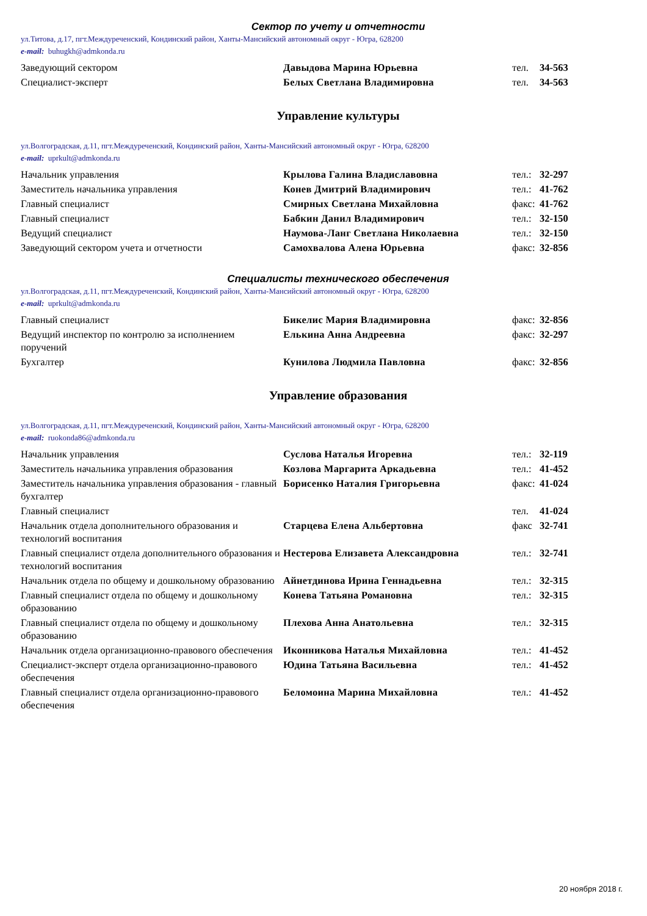Сектор по учету и отчетности
ул.Титова, д.17, пгт.Междуреченский, Кондинский район, Ханты-Мансийский автономный округ - Югра, 628200
e-mail: buhugkh@admkonda.ru
| Заведующий сектором | Давыдова Марина Юрьевна | тел. | 34-563 |
| Специалист-эксперт | Белых Светлана Владимировна | тел. | 34-563 |
Управление культуры
ул.Волгоградская, д.11, пгт.Междуреченский, Кондинский район, Ханты-Мансийский автономный округ - Югра, 628200
e-mail: uprkult@admkonda.ru
| Начальник управления | Крылова Галина Владиславовна | тел.: | 32-297 |
| Заместитель начальника управления | Конев Дмитрий Владимирович | тел.: | 41-762 |
| Главный специалист | Смирных Светлана Михайловна | факс: | 41-762 |
| Главный специалист | Бабкин Данил Владимирович | тел.: | 32-150 |
| Ведущий специалист | Наумова-Ланг Светлана Николаевна | тел.: | 32-150 |
| Заведующий сектором учета и отчетности | Самохвалова Алена Юрьевна | факс: | 32-856 |
Специалисты технического обеспечения
ул.Волгоградская, д.11, пгт.Междуреченский, Кондинский район, Ханты-Мансийский автономный округ - Югра, 628200
e-mail: uprkult@admkonda.ru
| Главный специалист | Бикелис Мария Владимировна | факс: | 32-856 |
| Ведущий инспектор по контролю за исполнением поручений | Елькина Анна Андреевна | факс: | 32-297 |
| Бухгалтер | Кунилова Людмила Павловна | факс: | 32-856 |
Управление образования
ул.Волгоградская, д.11, пгт.Междуреченский, Кондинский район, Ханты-Мансийский автономный округ - Югра, 628200
e-mail: ruokonda86@admkonda.ru
| Начальник управления | Суслова Наталья Игоревна | тел.: | 32-119 |
| Заместитель начальника управления образования | Козлова Маргарита Аркадьевна | тел.: | 41-452 |
| Заместитель начальника управления образования - главный бухгалтер | Борисенко Наталия Григорьевна | факс: | 41-024 |
| Главный специалист | | тел. | 41-024 |
| Начальник отдела дополнительного образования и технологий воспитания | Старцева Елена Альбертовна | факс | 32-741 |
| Главный специалист отдела дополнительного образования и технологий воспитания | Нестерова Елизавета Александровна | тел.: | 32-741 |
| Начальник отдела по общему и дошкольному образованию | Айнетдинова Ирина Геннадьевна | тел.: | 32-315 |
| Главный специалист отдела по общему и дошкольному образованию | Конева Татьяна Романовна | тел.: | 32-315 |
| Главный специалист отдела по общему и дошкольному образованию | Плехова Анна Анатольевна | тел.: | 32-315 |
| Начальник отдела организационно-правового обеспечения | Иконникова Наталья Михайловна | тел.: | 41-452 |
| Специалист-эксперт отдела организационно-правового обеспечения | Юдина Татьяна Васильевна | тел.: | 41-452 |
| Главный специалист отдела организационно-правового обеспечения | Беломоина Марина Михайловна | тел.: | 41-452 |
20 ноября 2018 г.